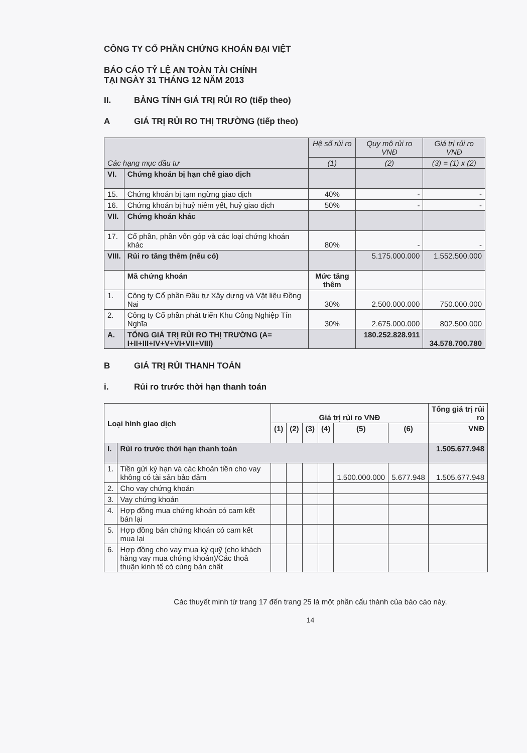CÔNG TY CỔ PHẦN CHỨNG KHOÁN ĐẠI VIỆT
BÁO CÁO TỶ LỆ AN TOÀN TÀI CHÍNH
TẠI NGÀY 31 THÁNG 12 NĂM 2013
II. BẢNG TÍNH GIÁ TRỊ RỦI RO (tiếp theo)
A GIÁ TRỊ RỦI RO THỊ TRƯỜNG (tiếp theo)
| Các hạng mục đầu tư | | Hệ số rủi ro | Quy mô rủi ro VNĐ | Giá trị rủi ro VNĐ |
| --- | --- | --- | --- | --- |
| | | (1) | (2) | (3) = (1) x (2) |
| VI. | Chứng khoán bị hạn chế giao dịch | | | |
| 15. | Chứng khoán bị tạm ngừng giao dịch | 40% | - | - |
| 16. | Chứng khoán bị huỷ niêm yết, huỷ giao dịch | 50% | - | - |
| VII. | Chứng khoán khác | | | |
| 17. | Cổ phần, phần vốn góp và các loại chứng khoán khác | 80% | - | - |
| VIII. | Rủi ro tăng thêm (nếu có) | | 5.175.000.000 | 1.552.500.000 |
| | Mã chứng khoán | Mức tăng thêm | | |
| 1. | Công ty Cổ phần Đầu tư Xây dựng và Vật liệu Đồng Nai | 30% | 2.500.000.000 | 750.000.000 |
| 2. | Công ty Cổ phần phát triển Khu Công Nghiệp Tín Nghĩa | 30% | 2.675.000.000 | 802.500.000 |
| A. | TỔNG GIÁ TRỊ RỦI RO THỊ TRƯỜNG (A= I+II+III+IV+V+VI+VII+VIII) | | 180.252.828.911 | 34.578.700.780 |
B GIÁ TRỊ RỦI THANH TOÁN
i. Rủi ro trước thời hạn thanh toán
| Loại hình giao dịch | | Giá trị rủi ro VNĐ | | | | | | Tổng giá trị rủi ro |
| | | (1) | (2) | (3) | (4) | (5) | (6) | VNĐ |
| I. | Rủi ro trước thời hạn thanh toán | | | | | | | 1.505.677.948 |
| 1. | Tiền gửi kỳ hạn và các khoản tiền cho vay không có tài sản bảo đảm | | | | | 1.500.000.000 | 5.677.948 | 1.505.677.948 |
| 2. | Cho vay chứng khoán | | | | | | | |
| 3. | Vay chứng khoán | | | | | | | |
| 4. | Hợp đồng mua chứng khoán có cam kết bán lại | | | | | | | |
| 5. | Hợp đồng bán chứng khoán có cam kết mua lại | | | | | | | |
| 6. | Hợp đồng cho vay mua ký quỹ (cho khách hàng vay mua chứng khoán)/Các thoả thuận kinh tế có cùng bản chất | | | | | | | |
Các thuyết minh từ trang 17 đến trang 25 là một phần cấu thành của báo cáo này.
14